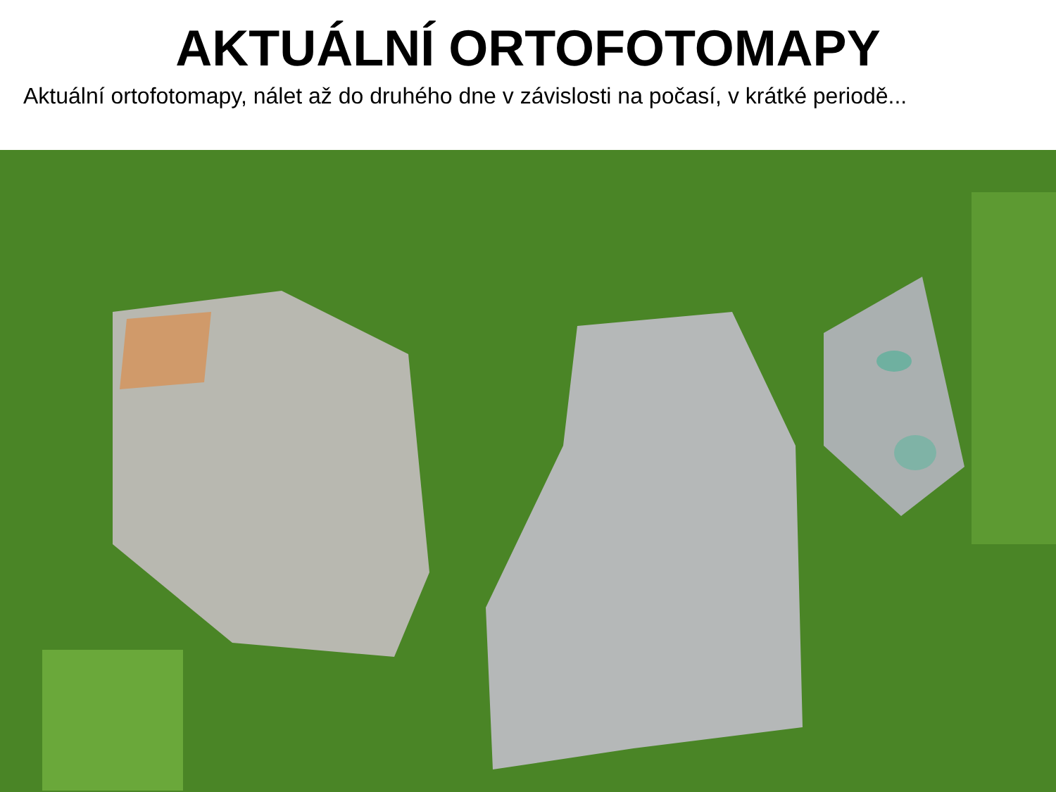AKTUÁLNÍ ORTOFOTOMAPY
Aktuální ortofotomapy, nálet až do druhého dne v závislosti na počasí, v krátké periodě...